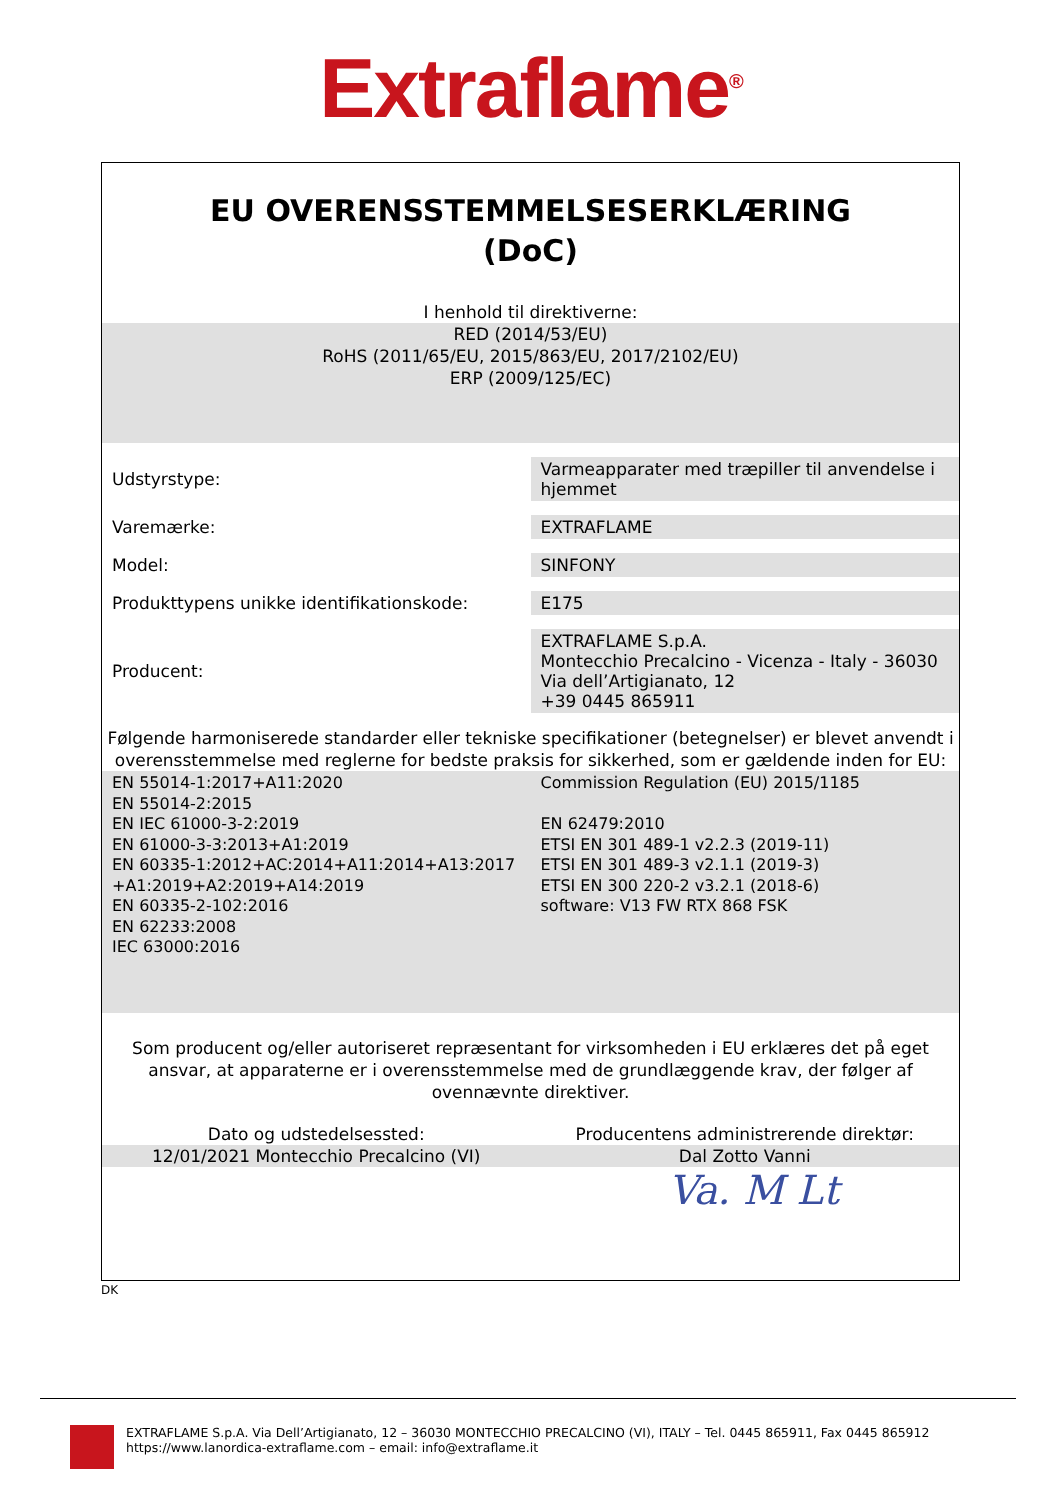Extraflame<sup>®</sup>
EU OVERENSSTEMMELSESERKLÆRING
(DoC)
I henhold til direktiverne:
RED (2014/53/EU)
RoHS (2011/65/EU, 2015/863/EU, 2017/2102/EU)
ERP (2009/125/EC)
| Udstyrstype: | Varmeapparater med træpiller til anvendelse i hjemmet |
| Varemærke: | EXTRAFLAME |
| Model: | SINFONY |
| Produkttypens unikke identifikationskode: | E175 |
| Producent: | EXTRAFLAME S.p.A. Montecchio Precalcino - Vicenza - Italy - 36030 Via dell’Artigianato, 12 +39 0445 865911 |
Følgende harmoniserede standarder eller tekniske specifikationer (betegnelser) er blevet anvendt i overensstemmelse med reglerne for bedste praksis for sikkerhed, som er gældende inden for EU:
EN 55014-1:2017+A11:2020
EN 55014-2:2015
EN IEC 61000-3-2:2019
EN 61000-3-3:2013+A1:2019
EN 60335-1:2012+AC:2014+A11:2014+A13:2017
+A1:2019+A2:2019+A14:2019
EN 60335-2-102:2016
EN 62233:2008
IEC 63000:2016
Commission Regulation (EU) 2015/1185
EN 62479:2010
ETSI EN 301 489-1 v2.2.3 (2019-11)
ETSI EN 301 489-3 v2.1.1 (2019-3)
ETSI EN 300 220-2 v3.2.1 (2018-6)
software: V13 FW RTX 868 FSK
Som producent og/eller autoriseret repræsentant for virksomheden i EU erklæres det på eget ansvar, at apparaterne er i overensstemmelse med de grundlæggende krav, der følger af ovennævnte direktiver.
Dato og udstedelsessted: Producentens administrerende direktør:
12/01/2021 Montecchio Precalcino (VI)
Dal Zotto Vanni
Va. M Lt
DK
EXTRAFLAME S.p.A. Via Dell’Artigianato, 12 – 36030 MONTECCHIO PRECALCINO (VI), ITALY – Tel. 0445 865911, Fax 0445 865912
https://www.lanordica-extraflame.com – email: info@extraflame.it